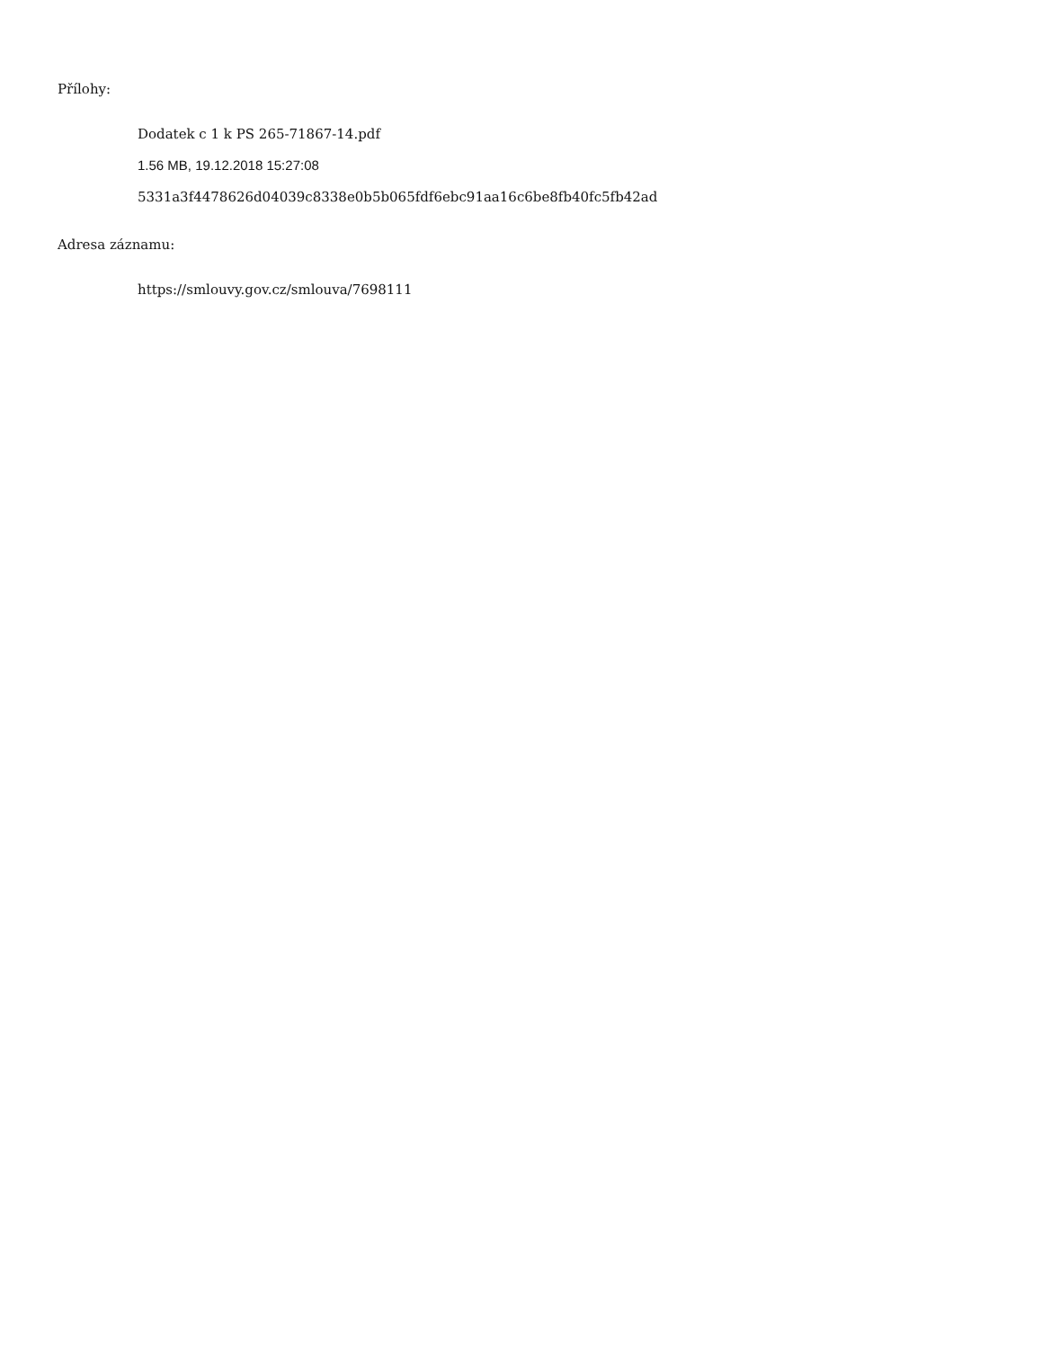Přílohy:
Dodatek c 1 k PS 265-71867-14.pdf
1.56 MB, 19.12.2018 15:27:08
5331a3f4478626d04039c8338e0b5b065fdf6ebc91aa16c6be8fb40fc5fb42ad
Adresa záznamu:
https://smlouvy.gov.cz/smlouva/7698111